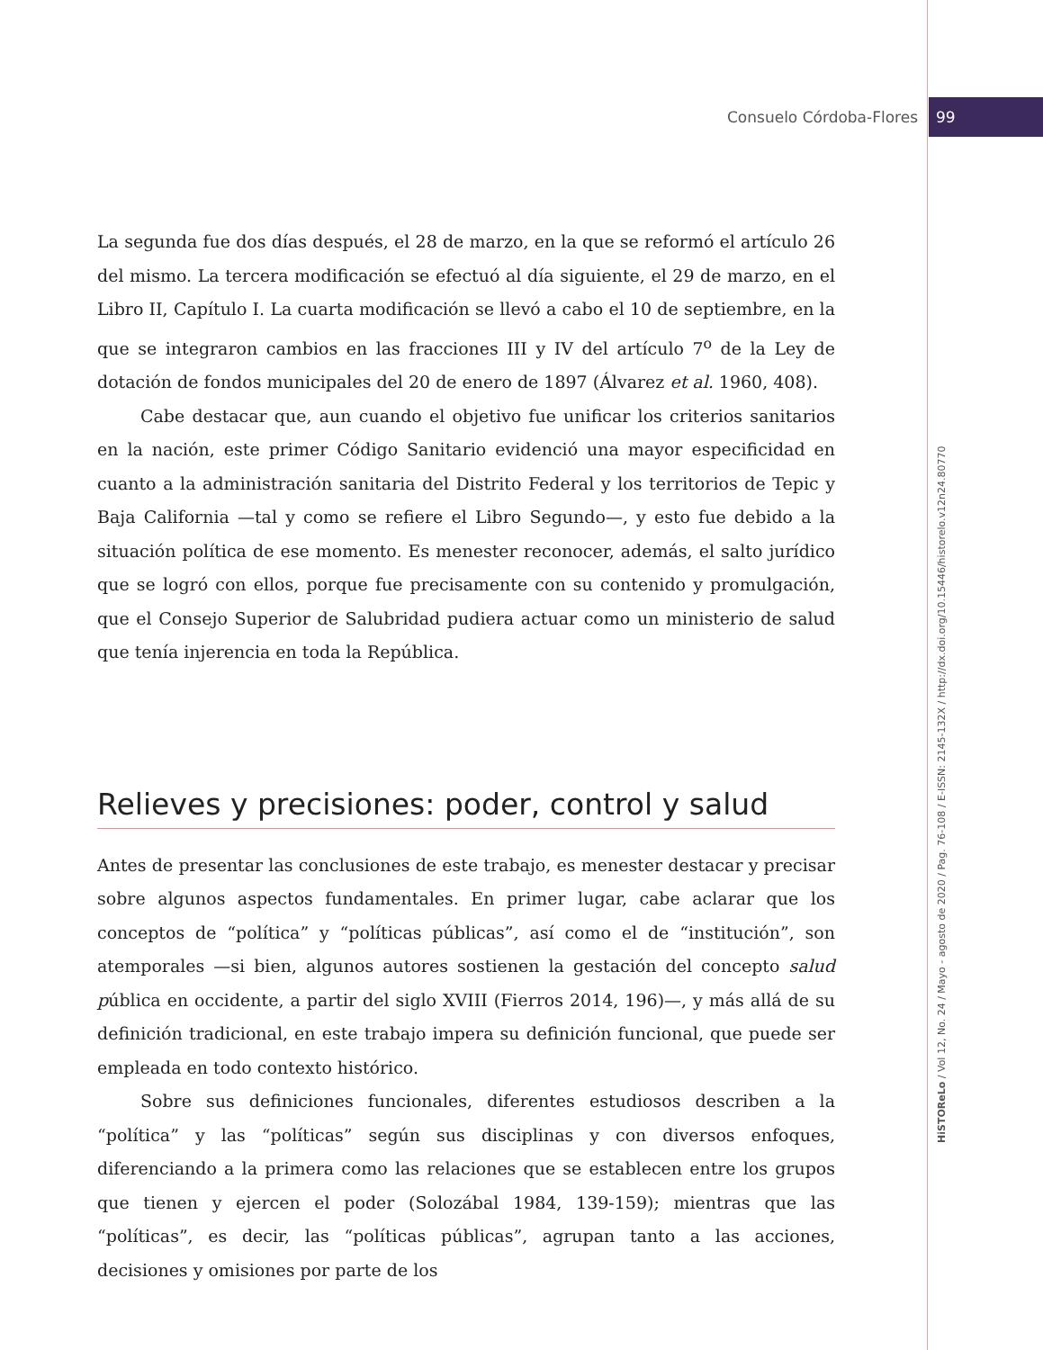Consuelo Córdoba-Flores 99
HiSTOReLo / Vol 12, No. 24 / Mayo - agosto de 2020 / Pag. 76-108 / E-ISSN: 2145-132X / http://dx.doi.org/10.15446/historelo.v12n24.80770
La segunda fue dos días después, el 28 de marzo, en la que se reformó el artículo 26 del mismo. La tercera modificación se efectuó al día siguiente, el 29 de marzo, en el Libro II, Capítulo I. La cuarta modificación se llevó a cabo el 10 de septiembre, en la que se integraron cambios en las fracciones III y IV del artículo 7<sup>o</sup> de la Ley de dotación de fondos municipales del 20 de enero de 1897 (Álvarez et al. 1960, 408).
Cabe destacar que, aun cuando el objetivo fue unificar los criterios sanitarios en la nación, este primer Código Sanitario evidenció una mayor especificidad en cuanto a la administración sanitaria del Distrito Federal y los territorios de Tepic y Baja California —tal y como se refiere el Libro Segundo—, y esto fue debido a la situación política de ese momento. Es menester reconocer, además, el salto jurídico que se logró con ellos, porque fue precisamente con su contenido y promulgación, que el Consejo Superior de Salubridad pudiera actuar como un ministerio de salud que tenía injerencia en toda la República.
Relieves y precisiones: poder, control y salud
Antes de presentar las conclusiones de este trabajo, es menester destacar y precisar sobre algunos aspectos fundamentales. En primer lugar, cabe aclarar que los conceptos de “política” y “políticas públicas”, así como el de “institución”, son atemporales —si bien, algunos autores sostienen la gestación del concepto salud pública en occidente, a partir del siglo XVIII (Fierros 2014, 196)—, y más allá de su definición tradicional, en este trabajo impera su definición funcional, que puede ser empleada en todo contexto histórico.
Sobre sus definiciones funcionales, diferentes estudiosos describen a la “política” y las “políticas” según sus disciplinas y con diversos enfoques, diferenciando a la primera como las relaciones que se establecen entre los grupos que tienen y ejercen el poder (Solozábal 1984, 139-159); mientras que las “políticas”, es decir, las “políticas públicas”, agrupan tanto a las acciones, decisiones y omisiones por parte de los